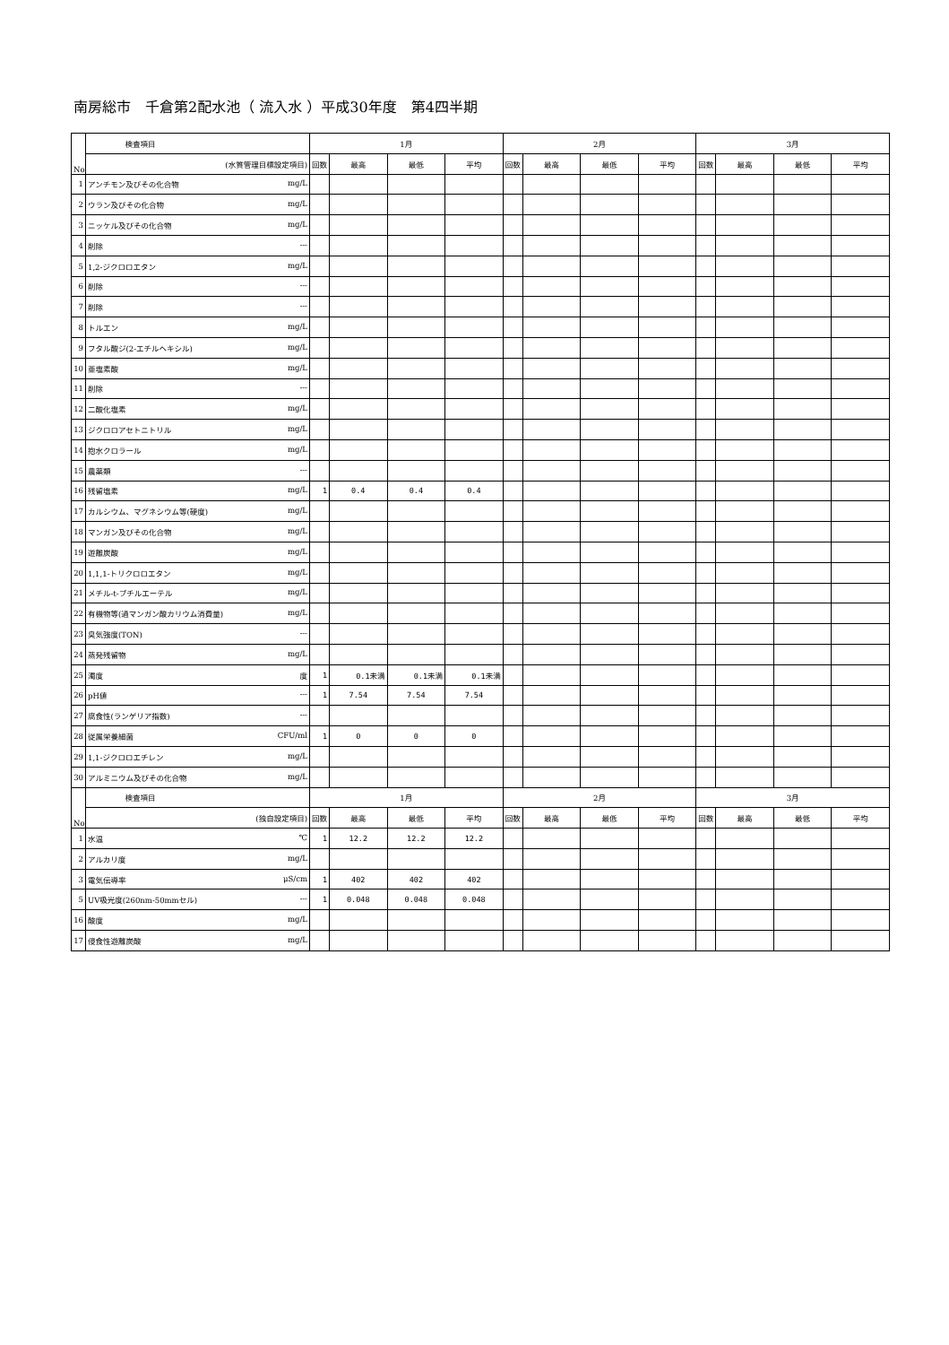南房総市　千倉第2配水池（ 流入水 ）平成30年度　第4四半期
| No | 検査項目 | 1月 | | | | 2月 | | | | 3月 | | | |
| --- | --- | --- | --- | --- | --- | --- | --- | --- | --- | --- | --- | --- | --- |
| | (水質管理目標設定項目) | 回数 | 最高 | 最低 | 平均 | 回数 | 最高 | 最低 | 平均 | 回数 | 最高 | 最低 | 平均 |
| 1 | アンチモン及びその化合物 mg/L | | | | | | | | | | | | |
| 2 | ウラン及びその化合物 mg/L | | | | | | | | | | | | |
| 3 | ニッケル及びその化合物 mg/L | | | | | | | | | | | | |
| 4 | 削除 --- | | | | | | | | | | | | |
| 5 | 1,2-ジクロロエタン mg/L | | | | | | | | | | | | |
| 6 | 削除 --- | | | | | | | | | | | | |
| 7 | 削除 --- | | | | | | | | | | | | |
| 8 | トルエン mg/L | | | | | | | | | | | | |
| 9 | フタル酸ジ(2-エチルヘキシル) mg/L | | | | | | | | | | | | |
| 10 | 亜塩素酸 mg/L | | | | | | | | | | | | |
| 11 | 削除 --- | | | | | | | | | | | | |
| 12 | 二酸化塩素 mg/L | | | | | | | | | | | | |
| 13 | ジクロロアセトニトリル mg/L | | | | | | | | | | | | |
| 14 | 抱水クロラール mg/L | | | | | | | | | | | | |
| 15 | 農薬類 --- | | | | | | | | | | | | |
| 16 | 残留塩素 mg/L | 1 | 0.4 | 0.4 | 0.4 | | | | | | | | |
| 17 | カルシウム、マグネシウム等(硬度) mg/L | | | | | | | | | | | | |
| 18 | マンガン及びその化合物 mg/L | | | | | | | | | | | | |
| 19 | 遊離炭酸 mg/L | | | | | | | | | | | | |
| 20 | 1,1,1-トリクロロエタン mg/L | | | | | | | | | | | | |
| 21 | メチル-t-ブチルエーテル mg/L | | | | | | | | | | | | |
| 22 | 有機物等(過マンガン酸カリウム消費量) mg/L | | | | | | | | | | | | |
| 23 | 臭気強度(TON) --- | | | | | | | | | | | | |
| 24 | 蒸発残留物 mg/L | | | | | | | | | | | | |
| 25 | 濁度 度 | 1 | 0.1未満 | 0.1未満 | 0.1未満 | | | | | | | | |
| 26 | pH値 --- | 1 | 7.54 | 7.54 | 7.54 | | | | | | | | |
| 27 | 腐食性(ランゲリア指数) --- | | | | | | | | | | | | |
| 28 | 従属栄養細菌 CFU/ml | 1 | 0 | 0 | 0 | | | | | | | | |
| 29 | 1,1-ジクロロエチレン mg/L | | | | | | | | | | | | |
| 30 | アルミニウム及びその化合物 mg/L | | | | | | | | | | | | |
| No | 検査項目 | 1月 | | | | 2月 | | | | 3月 | | | |
| | (独自設定項目) | 回数 | 最高 | 最低 | 平均 | 回数 | 最高 | 最低 | 平均 | 回数 | 最高 | 最低 | 平均 |
| 1 | 水温 ℃ | 1 | 12.2 | 12.2 | 12.2 | | | | | | | | |
| 2 | アルカリ度 mg/L | | | | | | | | | | | | |
| 3 | 電気伝導率 μS/cm | 1 | 402 | 402 | 402 | | | | | | | | |
| 5 | UV吸光度(260nm-50mmセル) --- | 1 | 0.048 | 0.048 | 0.048 | | | | | | | | |
| 16 | 酸度 mg/L | | | | | | | | | | | | |
| 17 | 侵食性遊離炭酸 mg/L | | | | | | | | | | | | |